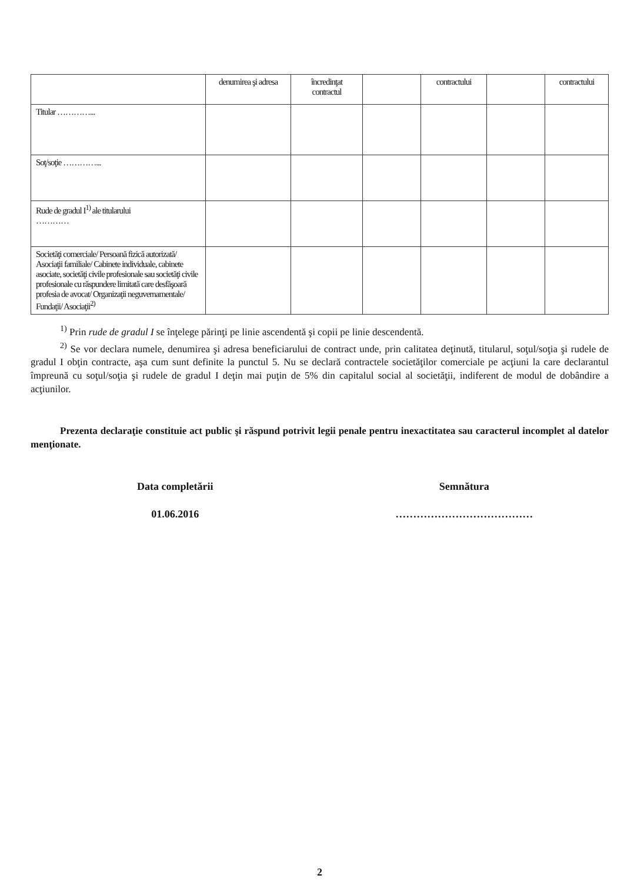| | denumirea şi adresa | încredinţat contractul | | contractului | | contractului |
| Titular …………... | | | | | | |
| Soţ/soţie …………... | | | | | | |
| Rude de gradul I<sup>1)</sup> ale titularului ………… | | | | | | |
| Societăţi comerciale/ Persoană fizică autorizată/ Asociaţii familiale/ Cabinete individuale, cabinete asociate, societăţi civile profesionale sau societăţi civile profesionale cu răspundere limitată care desfăşoară profesia de avocat/ Organizaţii neguvernamentale/ Fundaţii/ Asociaţii<sup>2)</sup> | | | | | | |
<sup>1)</sup> Prin rude de gradul I se înţelege părinţi pe linie ascendentă şi copii pe linie descendentă.
<sup>2)</sup> Se vor declara numele, denumirea şi adresa beneficiarului de contract unde, prin calitatea deţinută, titularul, soţul/soţia şi rudele de gradul I obţin contracte, aşa cum sunt definite la punctul 5. Nu se declară contractele societăţilor comerciale pe acţiuni la care declarantul împreună cu soţul/soţia şi rudele de gradul I deţin mai puţin de 5% din capitalul social al societăţii, indiferent de modul de dobândire a acţiunilor.
Prezenta declaraţie constituie act public şi răspund potrivit legii penale pentru inexactitatea sau caracterul incomplet al datelor menţionate.
Data completării Semnătura
01.06.2016 …………………………………
2